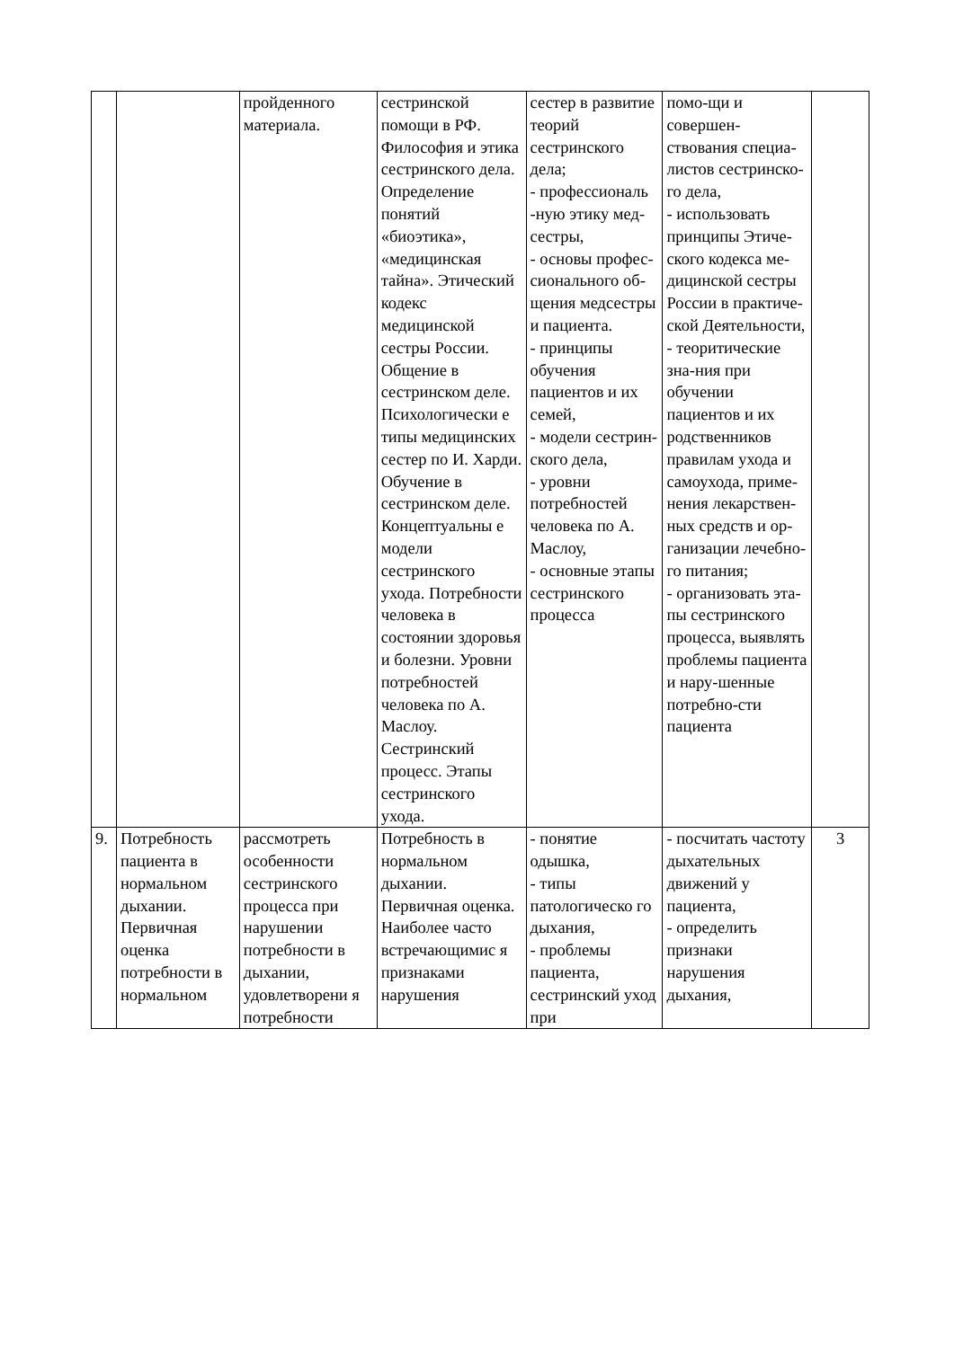| | | пройденного материала. | сестринской помощи в РФ. Философия и этика сестринского дела. Определение понятий «биоэтика», «медицинская тайна». Этический кодекс медицинской сестры России. Общение в сестринском деле. Психологически е типы медицинских сестер по И. Харди. Обучение в сестринском деле. Концептуальны е модели сестринского ухода. Потребности человека в состоянии здоровья и болезни. Уровни потребностей человека по А. Маслоу. Сестринский процесс. Этапы сестринского ухода. | сестер в развитие теорий сестринского дела; - профессиональ -ную этику мед-сестры, - основы профес-сионального об-щения медсестры и пациента. - принципы обучения пациентов и их семей, - модели сестрин-ского дела, - уровни потребностей человека по А. Маслоу, - основные этапы сестринского процесса | помо-щи и совершен-ствования специа-листов сестринско-го дела, - использовать принципы Этиче-ского кодекса ме-дицинской сестры России в практиче-ской Деятельности, - теоритические зна-ния при обучении пациентов и их родственников правилам ухода и самоухода, приме-нения лекарствен-ных средств и ор-ганизации лечебно-го питания; - организовать эта-пы сестринского процесса, выявлять проблемы пациента и нару-шенные потребно-сти пациента | |
| 9. | Потребность пациента в нормальном дыхании. Первичная оценка потребности в нормальном | рассмотреть особенности сестринского процесса при нарушении потребности в дыхании, удовлетворени я потребности | Потребность в нормальном дыхании. Первичная оценка. Наиболее часто встречающимис я признаками нарушения | - понятие одышка, - типы патологическо го дыхания, - проблемы пациента, сестринский уход при | - посчитать частоту дыхательных движений у пациента, - определить признаки нарушения дыхания, | 3 |